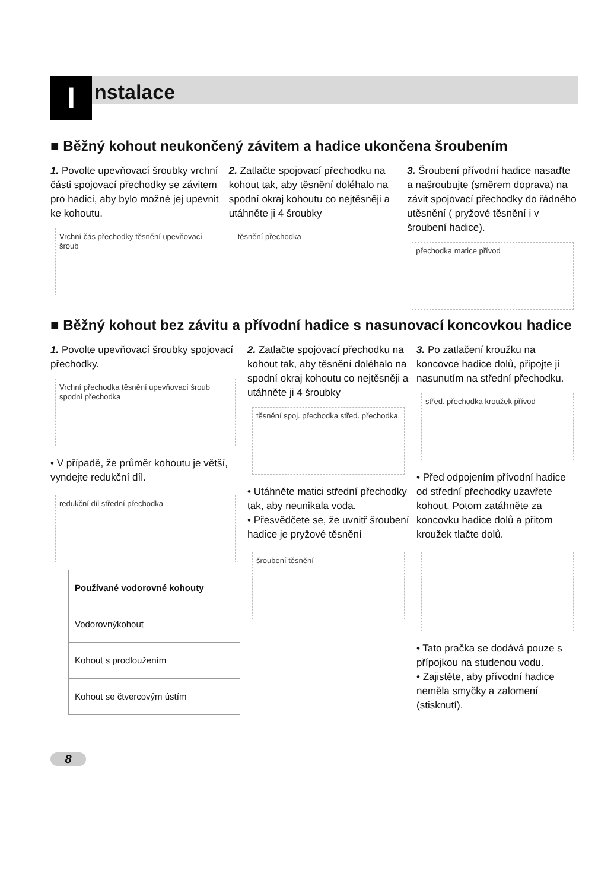I
nstalace
■ Běžný kohout neukončený závitem a hadice ukončena šroubením
1. Povolte upevňovací šroubky vrchní části spojovací přechodky se závitem pro hadici, aby bylo možné jej upevnit ke kohoutu.
Vrchní čás přechodky těsnění upevňovací šroub
2. Zatlačte spojovací přechodku na kohout tak, aby těsnění doléhalo na spodní okraj kohoutu co nejtěsněji a utáhněte ji 4 šroubky
těsnění přechodka
3. Šroubení přívodní hadice nasaďte a našroubujte (směrem doprava) na závit spojovací přechodky do řádného utěsnění ( pryžové těsnění i v šroubení hadice).
přechodka matice přívod
■ Běžný kohout bez závitu a přívodní hadice s nasunovací koncovkou hadice
1. Povolte upevňovací šroubky spojovací přechodky.
Vrchní přechodka těsnění upevňovací šroub spodní přechodka
• V případě, že průměr kohoutu je větší, vyndejte redukční díl.
redukční díl střední přechodka
| Používané vodorovné kohouty |
| --- |
| Vodorovnýkohout |
| Kohout s prodloužením |
| Kohout se čtvercovým ústím |
2. Zatlačte spojovací přechodku na kohout tak, aby těsnění doléhalo na spodní okraj kohoutu co nejtěsněji a utáhněte ji 4 šroubky
těsnění spoj. přechodka střed. přechodka
• Utáhněte matici střední přechodky tak, aby neunikala voda.
• Přesvědčete se, že uvnitř šroubení hadice je pryžové těsnění
šroubení těsnění
3. Po zatlačení kroužku na koncovce hadice dolů, připojte ji nasunutím na střední přechodku.
střed. přechodka kroužek přívod
• Před odpojením přívodní hadice od střední přechodky uzavřete kohout. Potom zatáhněte za koncovku hadice dolů a přitom kroužek tlačte dolů.
• Tato pračka se dodává pouze s přípojkou na studenou vodu.
• Zajistěte, aby přívodní hadice neměla smyčky a zalomení (stisknutí).
8